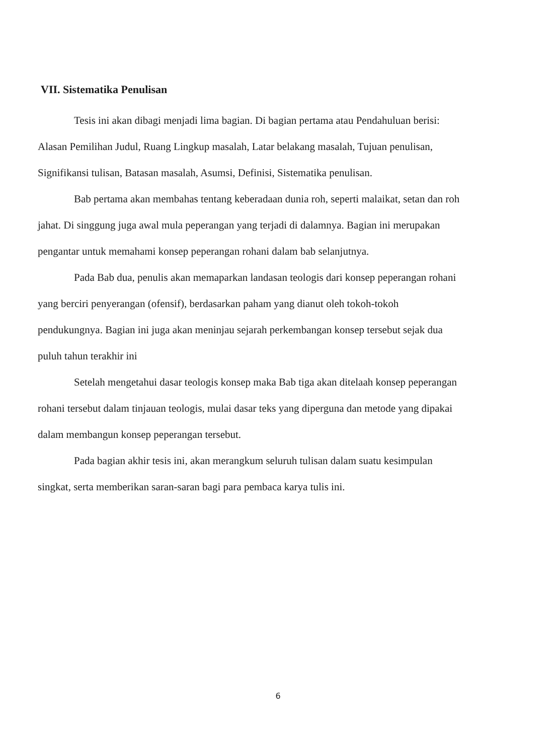VII. Sistematika Penulisan
Tesis ini akan dibagi menjadi lima bagian. Di bagian pertama atau Pendahuluan berisi: Alasan Pemilihan Judul, Ruang Lingkup masalah, Latar belakang masalah, Tujuan penulisan, Signifikansi tulisan, Batasan masalah, Asumsi, Definisi, Sistematika penulisan.
Bab pertama akan membahas tentang keberadaan dunia roh, seperti malaikat, setan dan roh jahat. Di singgung juga awal mula peperangan yang terjadi di dalamnya. Bagian ini merupakan pengantar untuk memahami konsep peperangan rohani dalam bab selanjutnya.
Pada Bab dua, penulis akan memaparkan landasan teologis dari konsep peperangan rohani yang berciri penyerangan (ofensif), berdasarkan paham yang dianut oleh tokoh-tokoh pendukungnya. Bagian ini juga akan meninjau sejarah perkembangan konsep tersebut sejak dua puluh tahun terakhir ini
Setelah mengetahui dasar teologis konsep maka Bab tiga akan ditelaah konsep peperangan rohani tersebut dalam tinjauan teologis, mulai dasar teks yang diperguna dan metode yang dipakai dalam membangun konsep peperangan tersebut.
Pada bagian akhir tesis ini, akan merangkum seluruh tulisan dalam suatu kesimpulan singkat, serta memberikan saran-saran bagi para pembaca karya tulis ini.
6